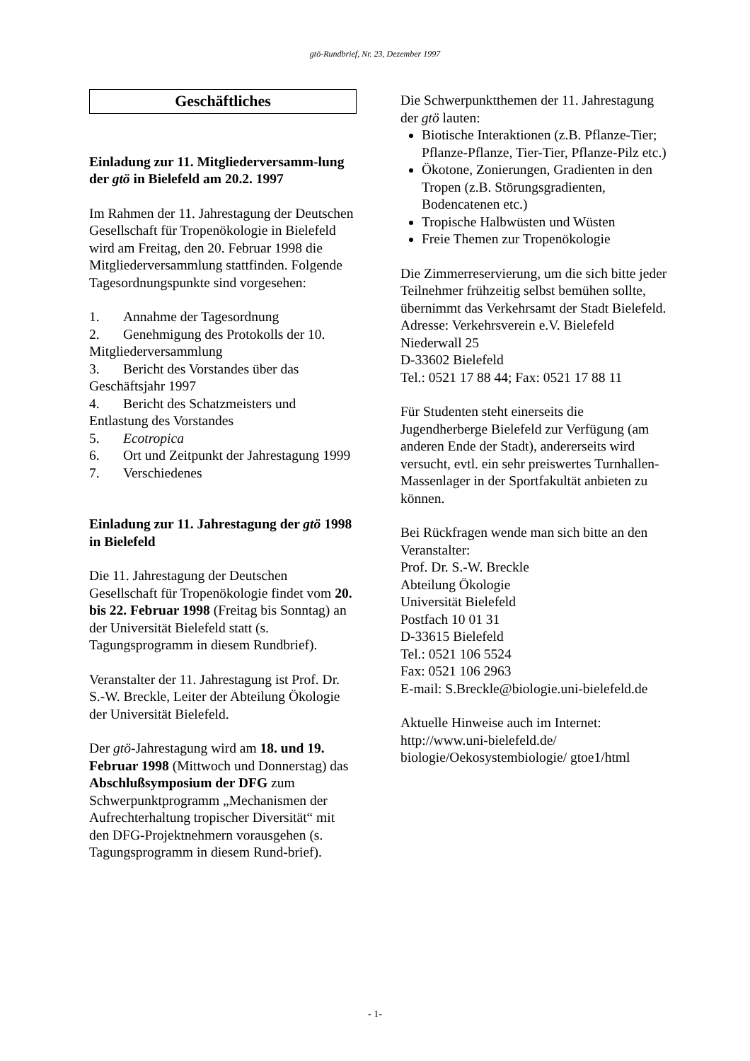gtö-Rundbrief, Nr. 23, Dezember 1997
Geschäftliches
Einladung zur 11. Mitgliederversamm-lung der gtö in Bielefeld am 20.2. 1997
Im Rahmen der 11. Jahrestagung der Deutschen Gesellschaft für Tropenökologie in Bielefeld wird am Freitag, den 20. Februar 1998 die Mitgliederversammlung stattfinden. Folgende Tagesordnungspunkte sind vorgesehen:
1. Annahme der Tagesordnung
2. Genehmigung des Protokolls der 10. Mitgliederversammlung
3. Bericht des Vorstandes über das Geschäftsjahr 1997
4. Bericht des Schatzmeisters und Entlastung des Vorstandes
5. Ecotropica
6. Ort und Zeitpunkt der Jahrestagung 1999
7. Verschiedenes
Einladung zur 11. Jahrestagung der gtö 1998 in Bielefeld
Die 11. Jahrestagung der Deutschen Gesellschaft für Tropenökologie findet vom 20. bis 22. Februar 1998 (Freitag bis Sonntag) an der Universität Bielefeld statt (s. Tagungsprogramm in diesem Rundbrief).
Veranstalter der 11. Jahrestagung ist Prof. Dr. S.-W. Breckle, Leiter der Abteilung Ökologie der Universität Bielefeld.
Der gtö-Jahrestagung wird am 18. und 19. Februar 1998 (Mittwoch und Donnerstag) das Abschlußsymposium der DFG zum Schwerpunktprogramm „Mechanismen der Aufrechterhaltung tropischer Diversität“ mit den DFG-Projektnehmern vorausgehen (s. Tagungsprogramm in diesem Rund-brief).
Die Schwerpunktthemen der 11. Jahrestagung der gtö lauten:
Biotische Interaktionen (z.B. Pflanze-Tier; Pflanze-Pflanze, Tier-Tier, Pflanze-Pilz etc.)
Ökotone, Zonierungen, Gradienten in den Tropen (z.B. Störungsgradienten, Bodencatenen etc.)
Tropische Halbwüsten und Wüsten
Freie Themen zur Tropenökologie
Die Zimmerreservierung, um die sich bitte jeder Teilnehmer frühzeitig selbst bemühen sollte, übernimmt das Verkehrsamt der Stadt Bielefeld. Adresse: Verkehrsverein e.V. Bielefeld
Niederwall 25
D-33602 Bielefeld
Tel.: 0521 17 88 44; Fax: 0521 17 88 11
Für Studenten steht einerseits die Jugendherberge Bielefeld zur Verfügung (am anderen Ende der Stadt), andererseits wird versucht, evtl. ein sehr preiswertes Turnhallen-Massenlager in der Sportfakultät anbieten zu können.
Bei Rückfragen wende man sich bitte an den Veranstalter:
Prof. Dr. S.-W. Breckle
Abteilung Ökologie
Universität Bielefeld
Postfach 10 01 31
D-33615 Bielefeld
Tel.: 0521 106 5524
Fax: 0521 106 2963
E-mail: S.Breckle@biologie.uni-bielefeld.de
Aktuelle Hinweise auch im Internet: http://www.uni-bielefeld.de/ biologie/Oekosystembiologie/ gtoe1/html
- 1-